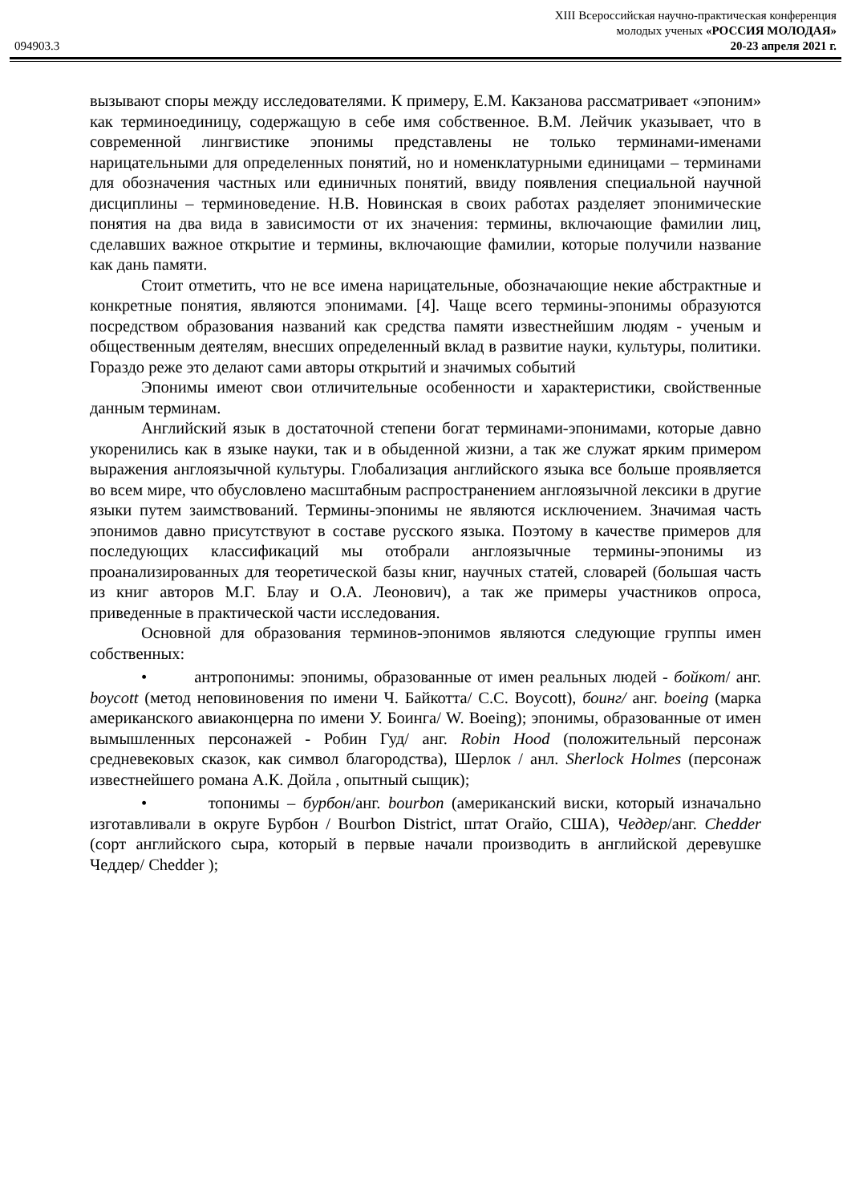XIII Всероссийская научно-практическая конференция
молодых ученых «РОССИЯ МОЛОДАЯ»
094903.3 20-23 апреля 2021 г.
вызывают споры между исследователями. К примеру, Е.М. Какзанова рассматривает «эпоним» как терминоединицу, содержащую в себе имя собственное. В.М. Лейчик указывает, что в современной лингвистике эпонимы представлены не только терминами-именами нарицательными для определенных понятий, но и номенклатурными единицами – терминами для обозначения частных или единичных понятий, ввиду появления специальной научной дисциплины – терминоведение. Н.В. Новинская в своих работах разделяет эпонимические понятия на два вида в зависимости от их значения: термины, включающие фамилии лиц, сделавших важное открытие и термины, включающие фамилии, которые получили название как дань памяти.
Стоит отметить, что не все имена нарицательные, обозначающие некие абстрактные и конкретные понятия, являются эпонимами. [4]. Чаще всего термины-эпонимы образуются посредством образования названий как средства памяти известнейшим людям - ученым и общественным деятелям, внесших определенный вклад в развитие науки, культуры, политики. Гораздо реже это делают сами авторы открытий и значимых событий
Эпонимы имеют свои отличительные особенности и характеристики, свойственные данным терминам.
Английский язык в достаточной степени богат терминами-эпонимами, которые давно укоренились как в языке науки, так и в обыденной жизни, а так же служат ярким примером выражения англоязычной культуры. Глобализация английского языка все больше проявляется во всем мире, что обусловлено масштабным распространением англоязычной лексики в другие языки путем заимствований. Термины-эпонимы не являются исключением. Значимая часть эпонимов давно присутствуют в составе русского языка. Поэтому в качестве примеров для последующих классификаций мы отобрали англоязычные термины-эпонимы из проанализированных для теоретической базы книг, научных статей, словарей (большая часть из книг авторов М.Г. Блау и О.А. Леонович), а так же примеры участников опроса, приведенные в практической части исследования.
Основной для образования терминов-эпонимов являются следующие группы имен собственных:
• антропонимы: эпонимы, образованные от имен реальных людей - бойкот/ анг. boycott (метод неповиновения по имени Ч. Байкотта/ C.C. Boycott), боинг/ анг. boeing (марка американского авиаконцерна по имени У. Боинга/ W. Boeing); эпонимы, образованные от имен вымышленных персонажей - Робин Гуд/ анг. Robin Hood (положительный персонаж средневековых сказок, как символ благородства), Шерлок / анл. Sherlock Holmes (персонаж известнейшего романа А.К. Дойла , опытный сыщик);
• топонимы – бурбон/анг. bourbon (американский виски, который изначально изготавливали в округе Бурбон / Bourbon District, штат Огайо, США), Чеддер/анг. Chedder (сорт английского сыра, который в первые начали производить в английской деревушке Чеддер/ Chedder );